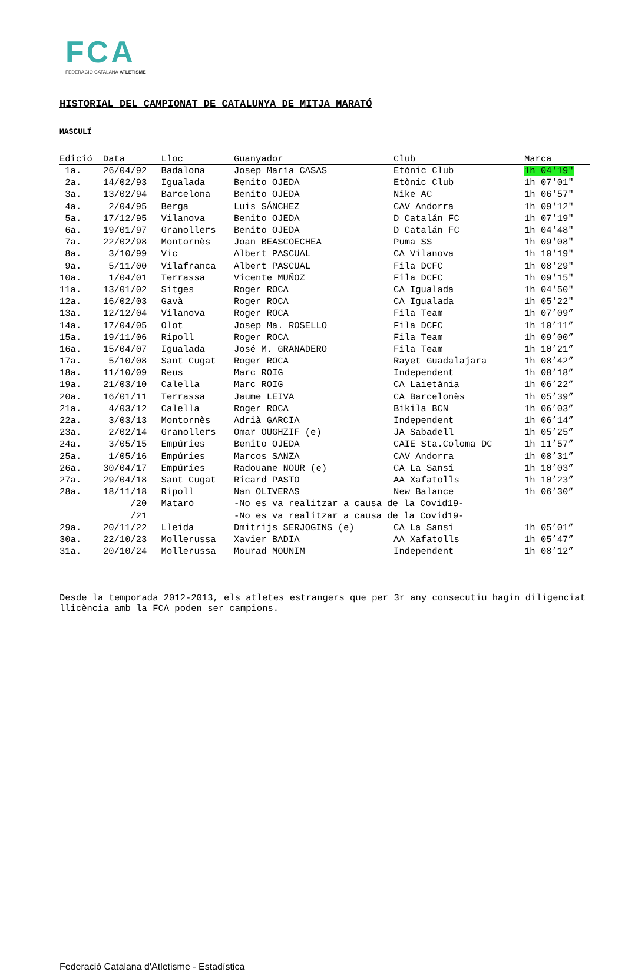FCA
FEDERACIÓ CATALANA ATLETISME
HISTORIAL DEL CAMPIONAT DE CATALUNYA DE MITJA MARATÓ
MASCULÍ
| Edició | Data | Lloc | Guanyador | Club | Marca |
| --- | --- | --- | --- | --- | --- |
| 1a. | 26/04/92 | Badalona | Josep María CASAS | Etònic Club | 1h 04'19" |
| 2a. | 14/02/93 | Igualada | Benito OJEDA | Etònic Club | 1h 07'01" |
| 3a. | 13/02/94 | Barcelona | Benito OJEDA | Nike AC | 1h 06'57" |
| 4a. | 2/04/95 | Berga | Luis SÁNCHEZ | CAV Andorra | 1h 09'12" |
| 5a. | 17/12/95 | Vilanova | Benito OJEDA | D Catalán FC | 1h 07'19" |
| 6a. | 19/01/97 | Granollers | Benito OJEDA | D Catalán FC | 1h 04'48" |
| 7a. | 22/02/98 | Montornès | Joan BEASCOECHEA | Puma SS | 1h 09'08" |
| 8a. | 3/10/99 | Vic | Albert PASCUAL | CA Vilanova | 1h 10'19" |
| 9a. | 5/11/00 | Vilafranca | Albert PASCUAL | Fila DCFC | 1h 08'29" |
| 10a. | 1/04/01 | Terrassa | Vicente MUÑOZ | Fila DCFC | 1h 09'15" |
| 11a. | 13/01/02 | Sitges | Roger ROCA | CA Igualada | 1h 04'50" |
| 12a. | 16/02/03 | Gavà | Roger ROCA | CA Igualada | 1h 05'22" |
| 13a. | 12/12/04 | Vilanova | Roger ROCA | Fila Team | 1h 07’09” |
| 14a. | 17/04/05 | Olot | Josep Ma. ROSELLO | Fila DCFC | 1h 10’11” |
| 15a. | 19/11/06 | Ripoll | Roger ROCA | Fila Team | 1h 09’00” |
| 16a. | 15/04/07 | Igualada | José M. GRANADERO | Fila Team | 1h 10’21” |
| 17a. | 5/10/08 | Sant Cugat | Roger ROCA | Rayet Guadalajara | 1h 08’42” |
| 18a. | 11/10/09 | Reus | Marc ROIG | Independent | 1h 08’18” |
| 19a. | 21/03/10 | Calella | Marc ROIG | CA Laietània | 1h 06’22” |
| 20a. | 16/01/11 | Terrassa | Jaume LEIVA | CA Barcelonès | 1h 05’39” |
| 21a. | 4/03/12 | Calella | Roger ROCA | Bikila BCN | 1h 06’03” |
| 22a. | 3/03/13 | Montornès | Adrià GARCIA | Independent | 1h 06’14” |
| 23a. | 2/02/14 | Granollers | Omar OUGHZIF (e) | JA Sabadell | 1h 05’25” |
| 24a. | 3/05/15 | Empúries | Benito OJEDA | CAIE Sta.Coloma DC | 1h 11’57” |
| 25a. | 1/05/16 | Empúries | Marcos SANZA | CAV Andorra | 1h 08’31” |
| 26a. | 30/04/17 | Empúries | Radouane NOUR (e) | CA La Sansi | 1h 10’03” |
| 27a. | 29/04/18 | Sant Cugat | Ricard PASTO | AA Xafatolls | 1h 10’23” |
| 28a. | 18/11/18 | Ripoll | Nan OLIVERAS | New Balance | 1h 06’30” |
| | /20 | Mataró | -No es va realitzar a causa de la Covid19- | | |
| | /21 | | -No es va realitzar a causa de la Covid19- | | |
| 29a. | 20/11/22 | Lleida | Dmitrijs SERJOGINS (e) | CA La Sansi | 1h 05’01” |
| 30a. | 22/10/23 | Mollerussa | Xavier BADIA | AA Xafatolls | 1h 05’47” |
| 31a. | 20/10/24 | Mollerussa | Mourad MOUNIM | Independent | 1h 08’12” |
Desde la temporada 2012-2013, els atletes estrangers que per 3r any consecutiu hagin diligenciat llicència amb la FCA poden ser campions.
Federació Catalana d'Atletisme - Estadística